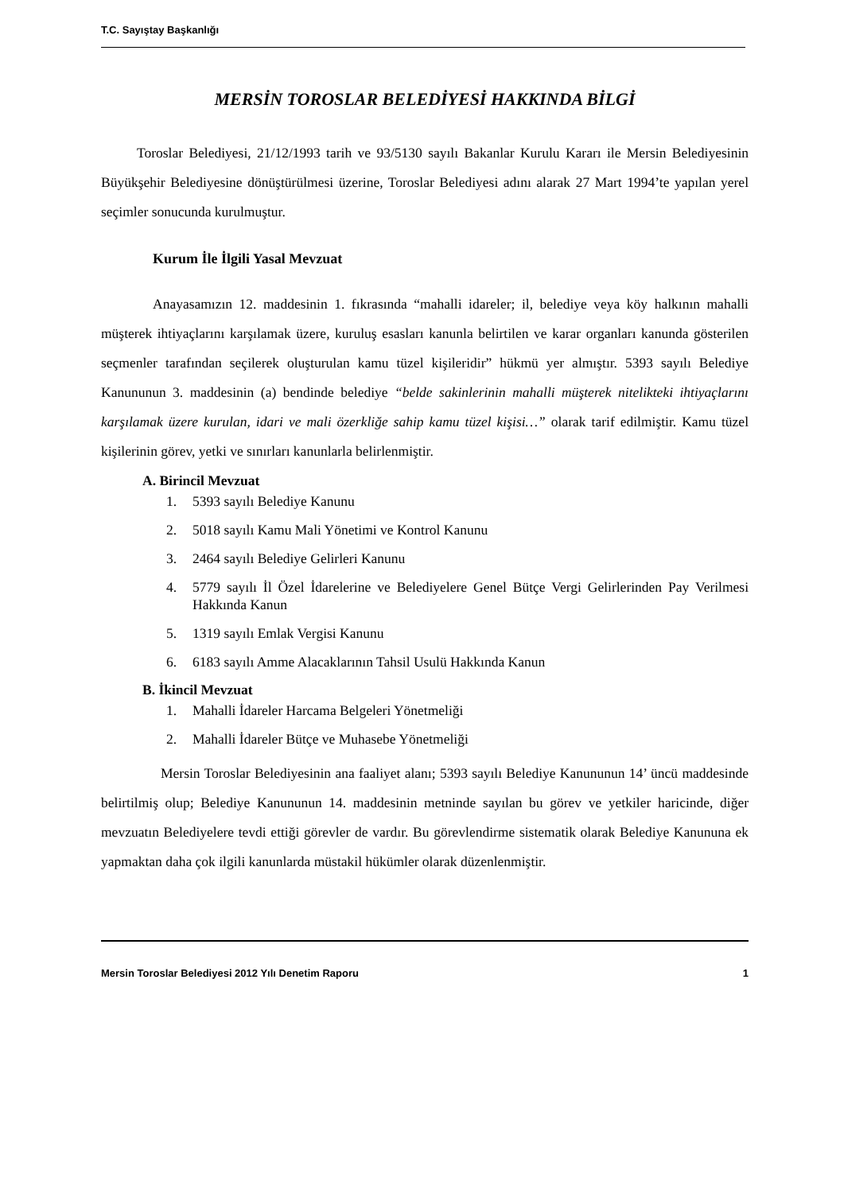T.C. Sayıştay Başkanlığı
MERSİN TOROSLAR BELEDİYESİ HAKKINDA BİLGİ
Toroslar Belediyesi, 21/12/1993 tarih ve 93/5130 sayılı Bakanlar Kurulu Kararı ile Mersin Belediyesinin Büyükşehir Belediyesine dönüştürülmesi üzerine, Toroslar Belediyesi adını alarak 27 Mart 1994’te yapılan yerel seçimler sonucunda kurulmuştur.
Kurum İle İlgili Yasal Mevzuat
Anayasamızın 12. maddesinin 1. fıkrasında “mahalli idareler; il, belediye veya köy halkının mahalli müşterek ihtiyaçlarını karşılamak üzere, kuruluş esasları kanunla belirtilen ve karar organları kanunda gösterilen seçmenler tarafından seçilerek oluşturulan kamu tüzel kişileridir” hükmü yer almıştır. 5393 sayılı Belediye Kanununun 3. maddesinin (a) bendinde belediye “belde sakinlerinin mahalli müşterek nitelikteki ihtiyaçlarını karşılamak üzere kurulan, idari ve mali özerkliğe sahip kamu tüzel kişisi…” olarak tarif edilmiştir. Kamu tüzel kişilerinin görev, yetki ve sınırları kanunlarla belirlenmiştir.
A. Birincil Mevzuat
1. 5393 sayılı Belediye Kanunu
2. 5018 sayılı Kamu Mali Yönetimi ve Kontrol Kanunu
3. 2464 sayılı Belediye Gelirleri Kanunu
4. 5779 sayılı İl Özel İdarelerine ve Belediyelere Genel Bütçe Vergi Gelirlerinden Pay Verilmesi Hakkında Kanun
5. 1319 sayılı Emlak Vergisi Kanunu
6. 6183 sayılı Amme Alacaklarının Tahsil Usulü Hakkında Kanun
B. İkincil Mevzuat
1. Mahalli İdareler Harcama Belgeleri Yönetmeliği
2. Mahalli İdareler Bütçe ve Muhasebe Yönetmeliği
Mersin Toroslar Belediyesinin ana faaliyet alanı; 5393 sayılı Belediye Kanununun 14’ üncü maddesinde belirtilmiş olup; Belediye Kanununun 14. maddesinin metninde sayılan bu görev ve yetkiler haricinde, diğer mevzuatın Belediyelere tevdi ettiği görevler de vardır. Bu görevlendirme sistematik olarak Belediye Kanununa ek yapmaktan daha çok ilgili kanunlarda müstakil hükümler olarak düzenlenmiştir.
Mersin Toroslar Belediyesi 2012 Yılı Denetim Raporu 1